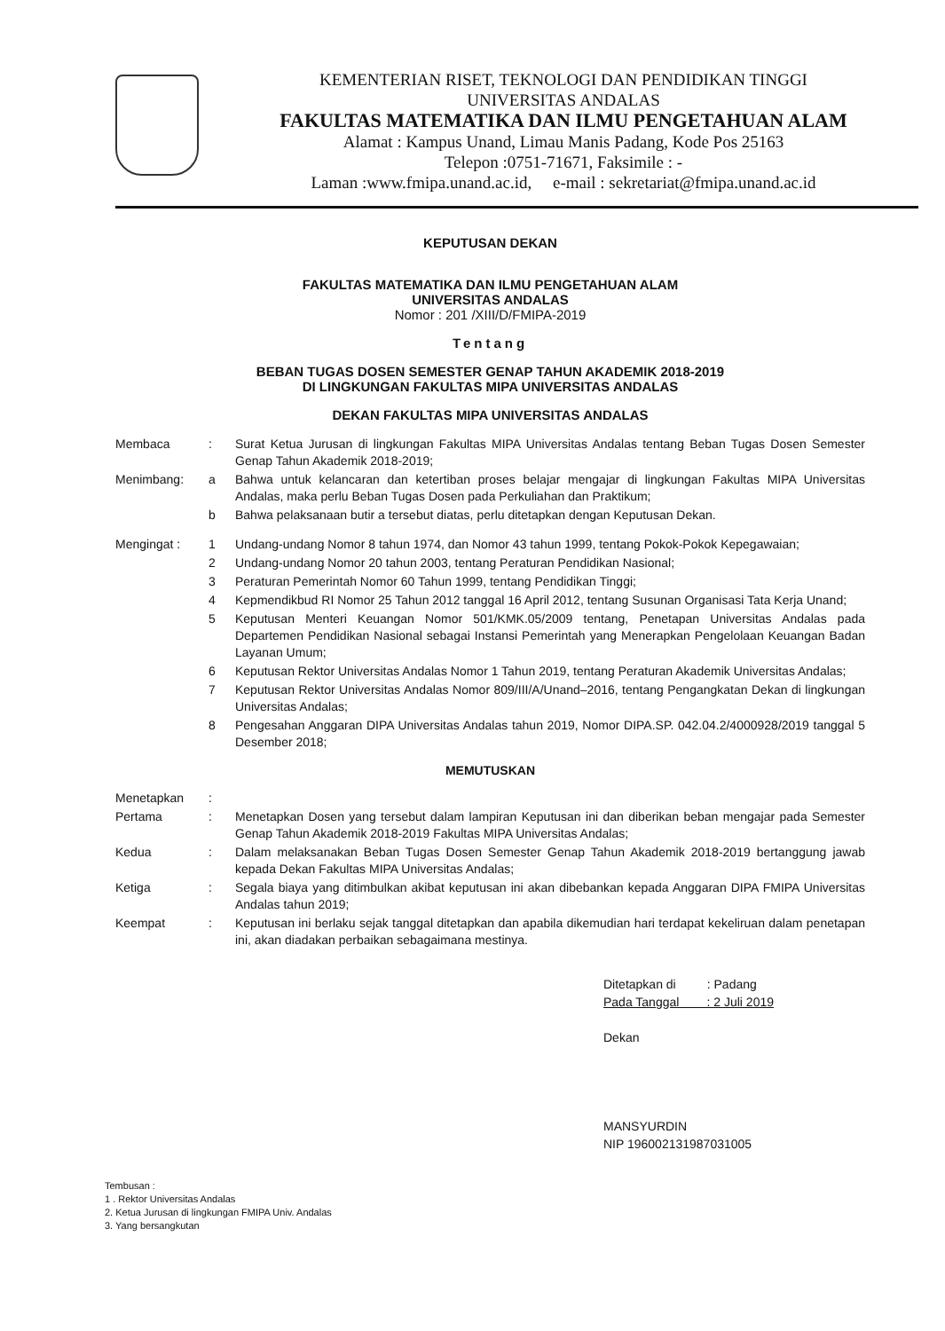KEMENTERIAN RISET, TEKNOLOGI DAN PENDIDIKAN TINGGI
UNIVERSITAS ANDALAS
FAKULTAS MATEMATIKA DAN ILMU PENGETAHUAN ALAM
Alamat : Kampus Unand, Limau Manis Padang, Kode Pos 25163
Telepon :0751-71671, Faksimile : -
Laman :www.fmipa.unand.ac.id, e-mail : sekretariat@fmipa.unand.ac.id
KEPUTUSAN DEKAN
FAKULTAS MATEMATIKA DAN ILMU PENGETAHUAN ALAM
UNIVERSITAS ANDALAS
Nomor : 201 /XIII/D/FMIPA-2019
Tentang
BEBAN TUGAS DOSEN SEMESTER GENAP TAHUN AKADEMIK 2018-2019
DI LINGKUNGAN FAKULTAS MIPA UNIVERSITAS ANDALAS
DEKAN FAKULTAS MIPA UNIVERSITAS ANDALAS
Membaca : Surat Ketua Jurusan di lingkungan Fakultas MIPA Universitas Andalas tentang Beban Tugas Dosen Semester Genap Tahun Akademik 2018-2019;
Menimbang: a Bahwa untuk kelancaran dan ketertiban proses belajar mengajar di lingkungan Fakultas MIPA Universitas Andalas, maka perlu Beban Tugas Dosen pada Perkuliahan dan Praktikum;
b Bahwa pelaksanaan butir a tersebut diatas, perlu ditetapkan dengan Keputusan Dekan.
Mengingat : 1 Undang-undang Nomor 8 tahun 1974, dan Nomor 43 tahun 1999, tentang Pokok-Pokok Kepegawaian;
2 Undang-undang Nomor 20 tahun 2003, tentang Peraturan Pendidikan Nasional;
3 Peraturan Pemerintah Nomor 60 Tahun 1999, tentang Pendidikan Tinggi;
4 Kepmendikbud RI Nomor 25 Tahun 2012 tanggal 16 April 2012, tentang Susunan Organisasi Tata Kerja Unand;
5 Keputusan Menteri Keuangan Nomor 501/KMK.05/2009 tentang, Penetapan Universitas Andalas pada Departemen Pendidikan Nasional sebagai Instansi Pemerintah yang Menerapkan Pengelolaan Keuangan Badan Layanan Umum;
6 Keputusan Rektor Universitas Andalas Nomor 1 Tahun 2019, tentang Peraturan Akademik Universitas Andalas;
7 Keputusan Rektor Universitas Andalas Nomor 809/III/A/Unand–2016, tentang Pengangkatan Dekan di lingkungan Universitas Andalas;
8 Pengesahan Anggaran DIPA Universitas Andalas tahun 2019, Nomor DIPA.SP. 042.04.2/4000928/2019 tanggal 5 Desember 2018;
MEMUTUSKAN
Menetapkan :
Pertama : Menetapkan Dosen yang tersebut dalam lampiran Keputusan ini dan diberikan beban mengajar pada Semester Genap Tahun Akademik 2018-2019 Fakultas MIPA Universitas Andalas;
Kedua : Dalam melaksanakan Beban Tugas Dosen Semester Genap Tahun Akademik 2018-2019 bertanggung jawab kepada Dekan Fakultas MIPA Universitas Andalas;
Ketiga : Segala biaya yang ditimbulkan akibat keputusan ini akan dibebankan kepada Anggaran DIPA FMIPA Universitas Andalas tahun 2019;
Keempat : Keputusan ini berlaku sejak tanggal ditetapkan dan apabila dikemudian hari terdapat kekeliruan dalam penetapan ini, akan diadakan perbaikan sebagaimana mestinya.
Ditetapkan di : Padang
Pada Tanggal : 2 Juli 2019
Dekan
MANSYURDIN
NIP 196002131987031005
Tembusan :
1 . Rektor Universitas Andalas
2. Ketua Jurusan di lingkungan FMIPA Univ. Andalas
3. Yang bersangkutan